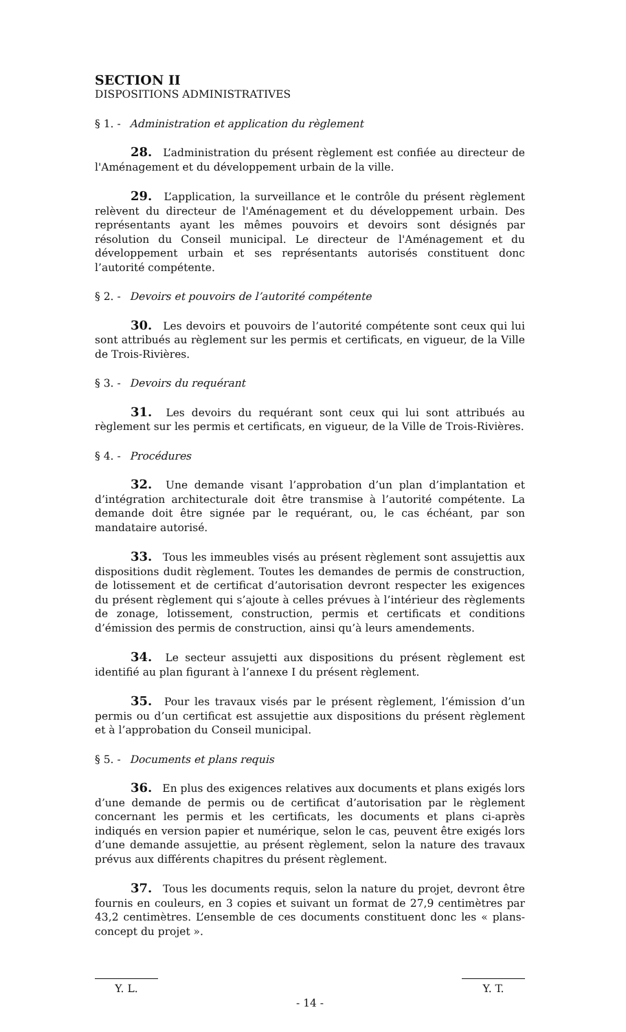SECTION II
DISPOSITIONS ADMINISTRATIVES
§ 1. - Administration et application du règlement
28. L’administration du présent règlement est confiée au directeur de l'Aménagement et du développement urbain de la ville.
29. L’application, la surveillance et le contrôle du présent règlement relèvent du directeur de l'Aménagement et du développement urbain. Des représentants ayant les mêmes pouvoirs et devoirs sont désignés par résolution du Conseil municipal. Le directeur de l'Aménagement et du développement urbain et ses représentants autorisés constituent donc l’autorité compétente.
§ 2. - Devoirs et pouvoirs de l’autorité compétente
30. Les devoirs et pouvoirs de l’autorité compétente sont ceux qui lui sont attribués au règlement sur les permis et certificats, en vigueur, de la Ville de Trois-Rivières.
§ 3. - Devoirs du requérant
31. Les devoirs du requérant sont ceux qui lui sont attribués au règlement sur les permis et certificats, en vigueur, de la Ville de Trois-Rivières.
§ 4. - Procédures
32. Une demande visant l’approbation d’un plan d’implantation et d’intégration architecturale doit être transmise à l’autorité compétente. La demande doit être signée par le requérant, ou, le cas échéant, par son mandataire autorisé.
33. Tous les immeubles visés au présent règlement sont assujettis aux dispositions dudit règlement. Toutes les demandes de permis de construction, de lotissement et de certificat d’autorisation devront respecter les exigences du présent règlement qui s’ajoute à celles prévues à l’intérieur des règlements de zonage, lotissement, construction, permis et certificats et conditions d’émission des permis de construction, ainsi qu’à leurs amendements.
34. Le secteur assujetti aux dispositions du présent règlement est identifié au plan figurant à l’annexe I du présent règlement.
35. Pour les travaux visés par le présent règlement, l’émission d’un permis ou d’un certificat est assujettie aux dispositions du présent règlement et à l’approbation du Conseil municipal.
§ 5. - Documents et plans requis
36. En plus des exigences relatives aux documents et plans exigés lors d’une demande de permis ou de certificat d’autorisation par le règlement concernant les permis et les certificats, les documents et plans ci-après indiqués en version papier et numérique, selon le cas, peuvent être exigés lors d’une demande assujettie, au présent règlement, selon la nature des travaux prévus aux différents chapitres du présent règlement.
37. Tous les documents requis, selon la nature du projet, devront être fournis en couleurs, en 3 copies et suivant un format de 27,9 centimètres par 43,2 centimètres. L’ensemble de ces documents constituent donc les « plans-concept du projet ».
Y. L. Y. T.
- 14 -